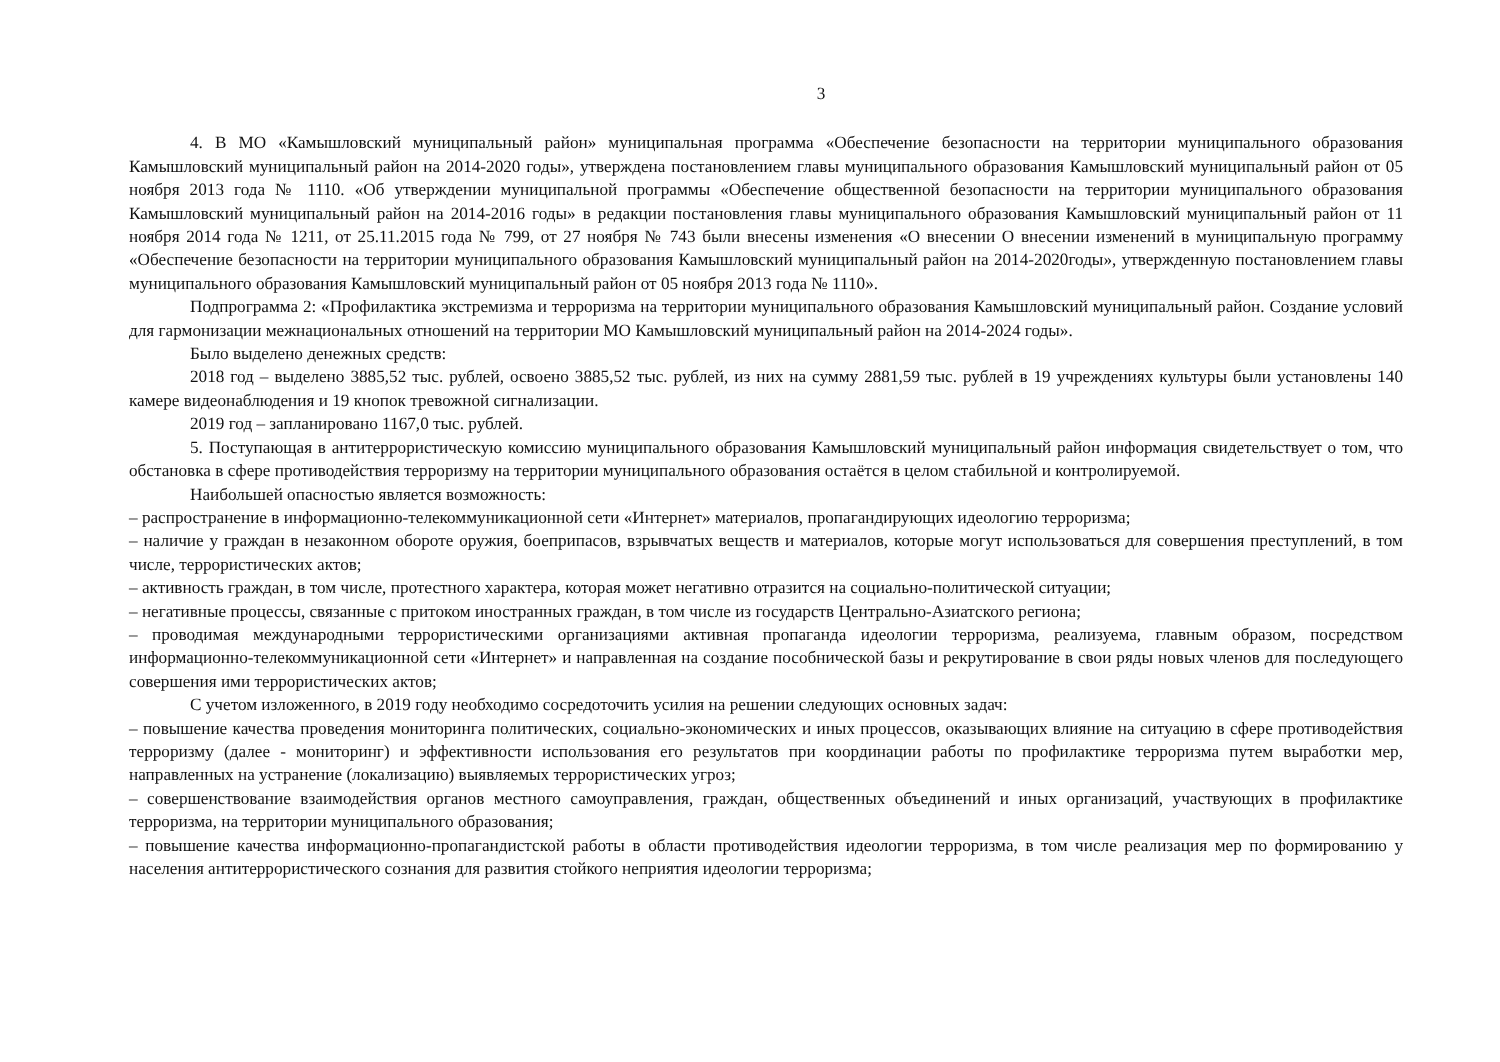3
4. В МО «Камышловский муниципальный район» муниципальная программа «Обеспечение безопасности на территории муниципального образования Камышловский муниципальный район на 2014-2020 годы», утверждена постановлением главы муниципального образования Камышловский муниципальный район от 05 ноября 2013 года № 1110. «Об утверждении муниципальной программы «Обеспечение общественной безопасности на территории муниципального образования Камышловский муниципальный район на 2014-2016 годы» в редакции постановления главы муниципального образования Камышловский муниципальный район от 11 ноября 2014 года № 1211, от 25.11.2015 года № 799, от 27 ноября № 743 были внесены изменения «О внесении О внесении изменений в муниципальную программу «Обеспечение безопасности на территории муниципального образования Камышловский муниципальный район на 2014-2020годы», утвержденную постановлением главы муниципального образования Камышловский муниципальный район от 05 ноября 2013 года № 1110».
Подпрограмма 2: «Профилактика экстремизма и терроризма на территории муниципального образования Камышловский муниципальный район. Создание условий для гармонизации межнациональных отношений на территории МО Камышловский муниципальный район на 2014-2024 годы».
Было выделено денежных средств:
2018 год – выделено 3885,52 тыс. рублей, освоено 3885,52 тыс. рублей, из них на сумму 2881,59 тыс. рублей в 19 учреждениях культуры были установлены 140 камере видеонаблюдения и 19 кнопок тревожной сигнализации.
2019 год – запланировано 1167,0 тыс. рублей.
5. Поступающая в антитеррористическую комиссию муниципального образования Камышловский муниципальный район информация свидетельствует о том, что обстановка в сфере противодействия терроризму на территории муниципального образования остаётся в целом стабильной и контролируемой.
Наибольшей опасностью является возможность:
– распространение в информационно-телекоммуникационной сети «Интернет» материалов, пропагандирующих идеологию терроризма;
– наличие у граждан в незаконном обороте оружия, боеприпасов, взрывчатых веществ и материалов, которые могут использоваться для совершения преступлений, в том числе, террористических актов;
– активность граждан, в том числе, протестного характера, которая может негативно отразится на социально-политической ситуации;
– негативные процессы, связанные с притоком иностранных граждан, в том числе из государств Центрально-Азиатского региона;
– проводимая международными террористическими организациями активная пропаганда идеологии терроризма, реализуема, главным образом, посредством информационно-телекоммуникационной сети «Интернет» и направленная на создание пособнической базы и рекрутирование в свои ряды новых членов для последующего совершения ими террористических актов;
С учетом изложенного, в 2019 году необходимо сосредоточить усилия на решении следующих основных задач:
– повышение качества проведения мониторинга политических, социально-экономических и иных процессов, оказывающих влияние на ситуацию в сфере противодействия терроризму (далее - мониторинг) и эффективности использования его результатов при координации работы по профилактике терроризма путем выработки мер, направленных на устранение (локализацию) выявляемых террористических угроз;
– совершенствование взаимодействия органов местного самоуправления, граждан, общественных объединений и иных организаций, участвующих в профилактике терроризма, на территории муниципального образования;
– повышение качества информационно-пропагандистской работы в области противодействия идеологии терроризма, в том числе реализация мер по формированию у населения антитеррористического сознания для развития стойкого неприятия идеологии терроризма;